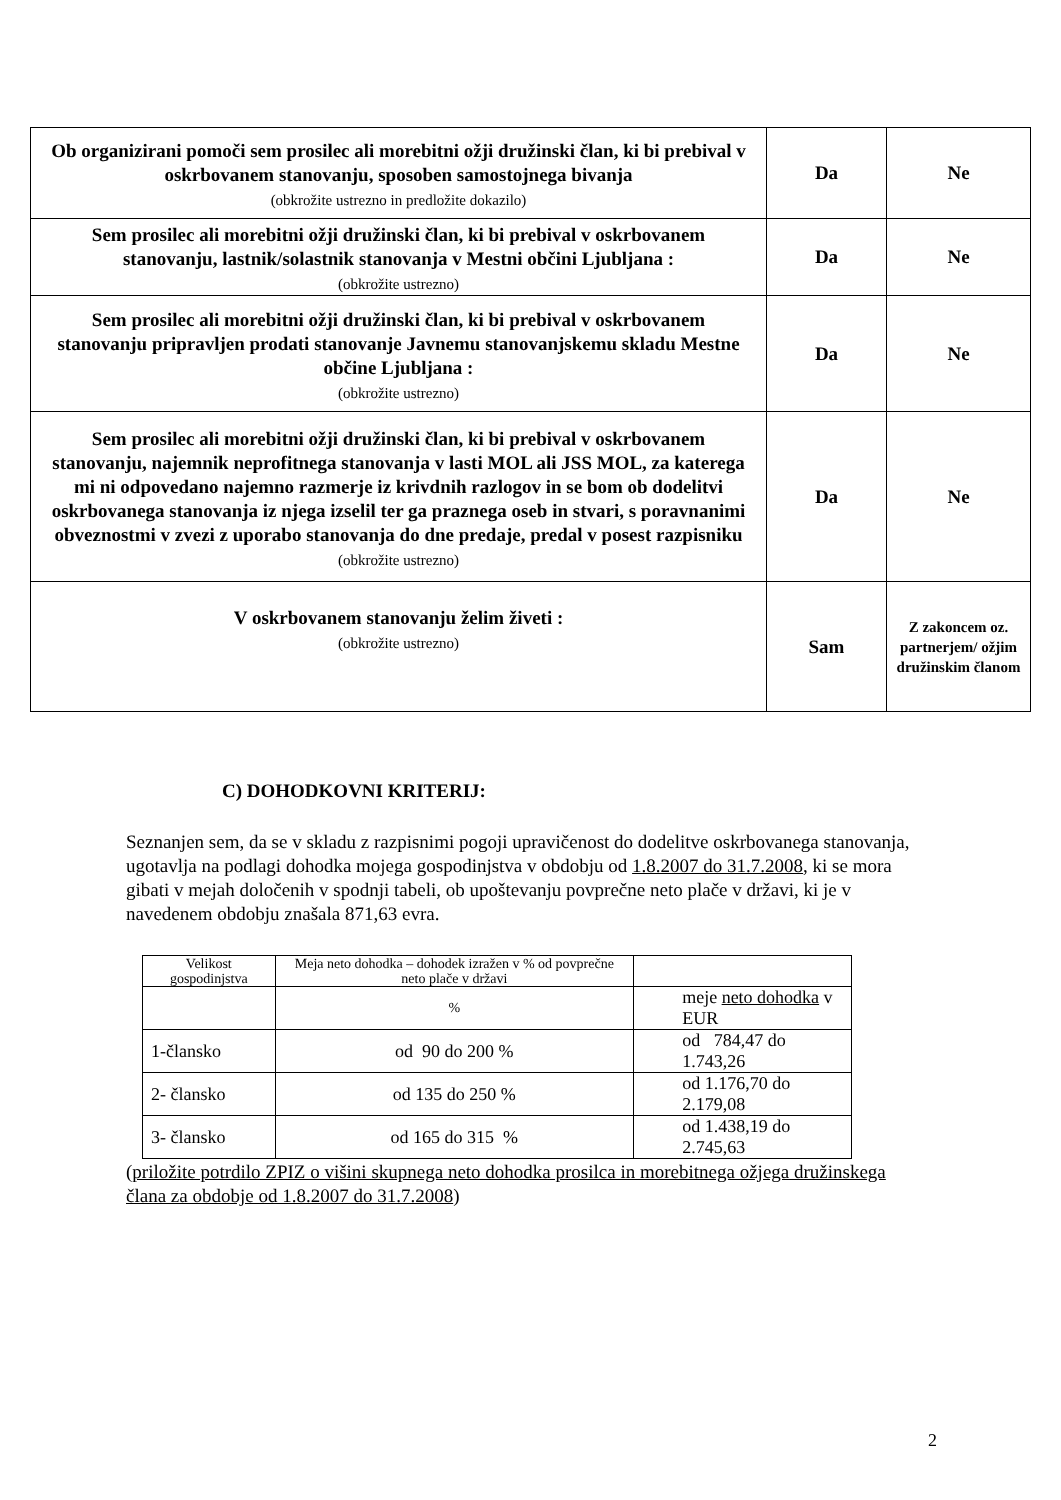| Ob organizirani pomoči sem prosilec ali morebitni ožji družinski član, ki bi prebival v oskrbovanem stanovanju, sposoben samostojnega bivanja (obkrožite ustrezno in predložite dokazilo) | Da | Ne |
| Sem prosilec ali morebitni ožji družinski član, ki bi prebival v oskrbovanem stanovanju, lastnik/solastnik stanovanja v Mestni občini Ljubljana : (obkrožite ustrezno) | Da | Ne |
| Sem prosilec ali morebitni ožji družinski član, ki bi prebival v oskrbovanem stanovanju pripravljen prodati stanovanje Javnemu stanovanjskemu skladu Mestne občine Ljubljana : (obkrožite ustrezno) | Da | Ne |
| Sem prosilec ali morebitni ožji družinski član, ki bi prebival v oskrbovanem stanovanju, najemnik neprofitnega stanovanja v lasti MOL ali JSS MOL, za katerega mi ni odpovedano najemno razmerje iz krivdnih razlogov in se bom ob dodelitvi oskrbovanega stanovanja iz njega izselil ter ga praznega oseb in stvari, s poravnanimi obveznostmi v zvezi z uporabo stanovanja do dne predaje, predal v posest razpisniku (obkrožite ustrezno) | Da | Ne |
| V oskrbovanem stanovanju želim živeti : (obkrožite ustrezno) | Sam | Z zakoncem oz. partnerjem/ ožjim družinskim članom |
C) DOHODKOVNI KRITERIJ:
Seznanjen sem, da se v skladu z razpisnimi pogoji upravičenost do dodelitve oskrbovanega stanovanja, ugotavlja na podlagi dohodka mojega gospodinjstva v obdobju od 1.8.2007 do 31.7.2008, ki se mora gibati v mejah določenih v spodnji tabeli, ob upoštevanju povprečne neto plače v državi, ki je v navedenem obdobju znašala 871,63 evra.
| Velikost gospodinjstva | Meja neto dohodka – dohodek izražen v % od povprečne neto plače v državi | |
| --- | --- | --- |
| | % | meje neto dohodka v EUR |
| 1-člansko | od 90 do 200 % | od 784,47 do 1.743,26 |
| 2- člansko | od 135 do 250 % | od 1.176,70 do 2.179,08 |
| 3- člansko | od 165 do 315 % | od 1.438,19 do 2.745,63 |
(priložite potrdilo ZPIZ o višini skupnega neto dohodka prosilca in morebitnega ožjega družinskega člana za obdobje od 1.8.2007 do 31.7.2008)
2